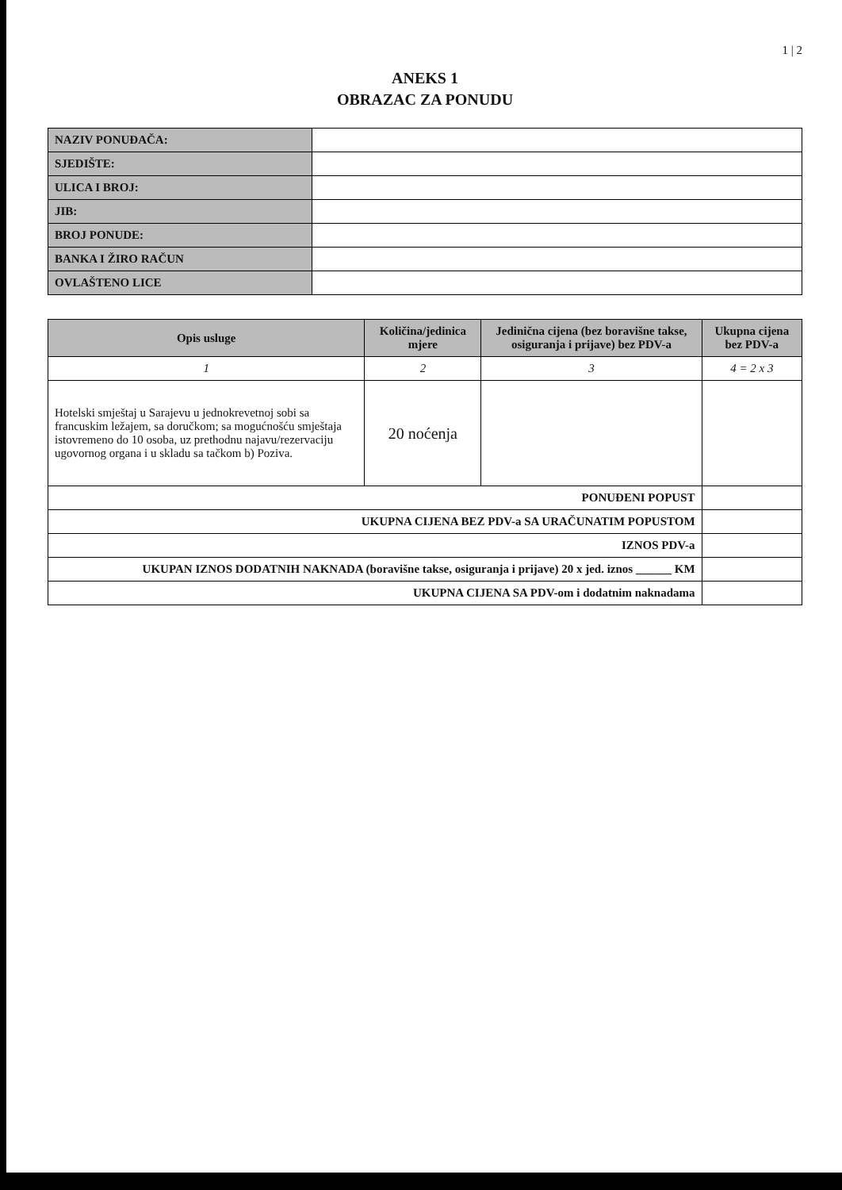1 | 2
ANEKS 1
OBRAZAC ZA PONUDU
| NAZIV PONUĐAČA: | |
| SJEDIŠTE: | |
| ULICA I BROJ: | |
| JIB: | |
| BROJ PONUDE: | |
| BANKA I ŽIRO RAČUN | |
| OVLAŠTENO LICE | |
| Opis usluge | Količina/jedinica mjere | Jedinična cijena (bez boravišne takse, osiguranja i prijave) bez PDV-a | Ukupna cijena bez PDV-a |
| --- | --- | --- | --- |
| 1 | 2 | 3 | 4 = 2 x 3 |
| Hotelski smještaj u Sarajevu u jednokrevetnoj sobi sa francuskim ležajem, sa doručkom; sa mogućnošću smještaja istovremeno do 10 osoba, uz prethodnu najavu/rezervaciju ugovornog organa i u skladu sa tačkom b) Poziva. | 20 noćenja | | |
| PONUĐENI POPUST | | | |
| UKUPNA CIJENA BEZ PDV-a SA URAČUNATIM POPUSTOM | | | |
| IZNOS PDV-a | | | |
| UKUPAN IZNOS DODATNIH NAKNADA (boravišne takse, osiguranja i prijave) 20 x jed. iznos ______ KM | | | |
| UKUPNA CIJENA SA PDV-om i dodatnim naknadama | | | |